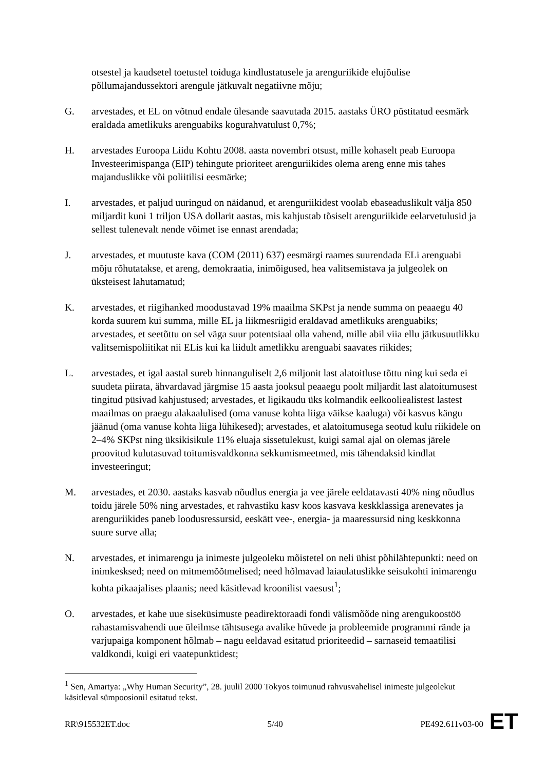otsestel ja kaudsetel toetustel toiduga kindlustatusele ja arenguriikide elujõulise põllumajandussektori arengule jätkuvalt negatiivne mõju;
G. arvestades, et EL on võtnud endale ülesande saavutada 2015. aastaks ÜRO püstitatud eesmärk eraldada ametlikuks arenguabiks kogurahvatulust 0,7%;
H. arvestades Euroopa Liidu Kohtu 2008. aasta novembri otsust, mille kohaselt peab Euroopa Investeerimispanga (EIP) tehingute prioriteet arenguriikides olema areng enne mis tahes majanduslikke või poliitilisi eesmärke;
I. arvestades, et paljud uuringud on näidanud, et arenguriikidest voolab ebaseaduslikult välja 850 miljardit kuni 1 triljon USA dollarit aastas, mis kahjustab tõsiselt arenguriikide eelarvetulusid ja sellest tulenevalt nende võimet ise ennast arendada;
J. arvestades, et muutuste kava (COM (2011) 637) eesmärgi raames suurendada ELi arenguabi mõju rõhutatakse, et areng, demokraatia, inimõigused, hea valitsemistava ja julgeolek on üksteisest lahutamatud;
K. arvestades, et riigihanked moodustavad 19% maailma SKPst ja nende summa on peaaegu 40 korda suurem kui summa, mille EL ja liikmesriigid eraldavad ametlikuks arenguabiks; arvestades, et seetõttu on sel väga suur potentsiaal olla vahend, mille abil viia ellu jätkusuutlikku valitsemispoliitikat nii ELis kui ka liidult ametlikku arenguabi saavates riikides;
L. arvestades, et igal aastal sureb hinnanguliselt 2,6 miljonit last alatoitluse tõttu ning kui seda ei suudeta piirata, ähvardavad järgmise 15 aasta jooksul peaaegu poolt miljardit last alatoitumusest tingitud püsivad kahjustused; arvestades, et ligikaudu üks kolmandik eelkooliealistest lastest maailmas on praegu alakaalulised (oma vanuse kohta liiga väikse kaaluga) või kasvus kängu jäänud (oma vanuse kohta liiga lühikesed); arvestades, et alatoitumusega seotud kulu riikidele on 2–4% SKPst ning üksikisikule 11% eluaja sissetulekust, kuigi samal ajal on olemas järele proovitud kulutasuvad toitumisvaldkonna sekkumismeetmed, mis tähendaksid kindlat investeeringut;
M. arvestades, et 2030. aastaks kasvab nõudlus energia ja vee järele eeldatavasti 40% ning nõudlus toidu järele 50% ning arvestades, et rahvastiku kasv koos kasvava keskklassiga arenevates ja arenguriikides paneb loodusressursid, eeskätt vee-, energia- ja maaressursid ning keskkonna suure surve alla;
N. arvestades, et inimarengu ja inimeste julgeoleku mõistetel on neli ühist põhilähtepunkti: need on inimkesksed; need on mitmemõõtmelised; need hõlmavad laiaulatuslikke seisukohti inimarengu kohta pikaajalises plaanis; need käsitlevad kroonilist vaesust<sup>1</sup>;
O. arvestades, et kahe uue siseküsimuste peadirektoraadi fondi välismõõde ning arengukoostöö rahastamisvahendi uue üleilmse tähtsusega avalike hüvede ja probleemide programmi rände ja varjupaiga komponent hõlmab – nagu eeldavad esitatud prioriteedid – sarnaseid temaatilisi valdkondi, kuigi eri vaatepunktidest;
<sup>1</sup> Sen, Amartya: „Why Human Security”, 28. juulil 2000 Tokyos toimunud rahvusvahelisel inimeste julgeolekut käsitleval sümpoosionil esitatud tekst.
RR\915532ET.doc 5/40 PE492.611v03-00
ET